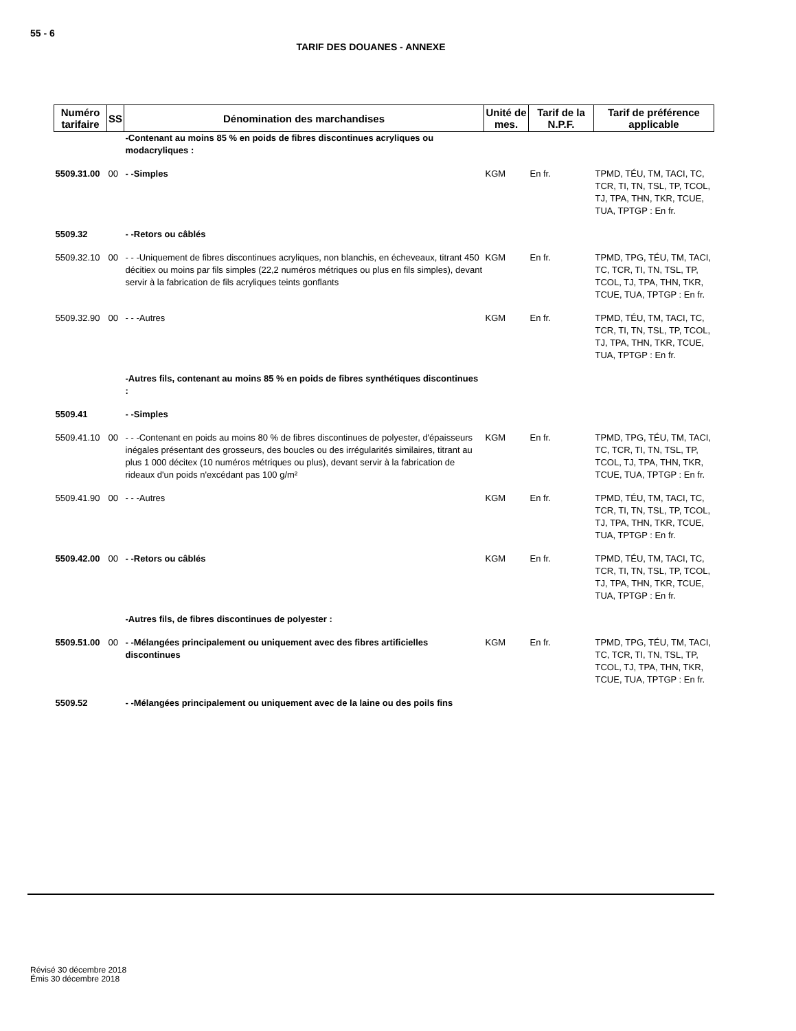55 - 6
TARIF DES DOUANES - ANNEXE
| Numéro tarifaire | SS | Dénomination des marchandises | Unité de mes. | Tarif de la N.P.F. | Tarif de préférence applicable |
| --- | --- | --- | --- | --- | --- |
| | | -Contenant au moins 85 % en poids de fibres discontinues acryliques ou modacryliques : | | | |
| 5509.31.00 | 00 | - -Simples | KGM | En fr. | TPMD, TÉU, TM, TACI, TC, TCR, TI, TN, TSL, TP, TCOL, TJ, TPA, THN, TKR, TCUE, TUA, TPTGP : En fr. |
| 5509.32 | | - -Retors ou câblés | | | |
| 5509.32.10 | 00 | - - -Uniquement de fibres discontinues acryliques, non blanchis, en écheveaux, titrant 450 décitiex ou moins par fils simples (22,2 numéros métriques ou plus en fils simples), devant servir à la fabrication de fils acryliques teints gonflants | KGM | En fr. | TPMD, TPG, TÉU, TM, TACI, TC, TCR, TI, TN, TSL, TP, TCOL, TJ, TPA, THN, TKR, TCUE, TUA, TPTGP : En fr. |
| 5509.32.90 | 00 | - - -Autres | KGM | En fr. | TPMD, TÉU, TM, TACI, TC, TCR, TI, TN, TSL, TP, TCOL, TJ, TPA, THN, TKR, TCUE, TUA, TPTGP : En fr. |
| | | -Autres fils, contenant au moins 85 % en poids de fibres synthétiques discontinues : | | | |
| 5509.41 | | - -Simples | | | |
| 5509.41.10 | 00 | - - -Contenant en poids au moins 80 % de fibres discontinues de polyester, d'épaisseurs inégales présentant des grosseurs, des boucles ou des irrégularités similaires, titrant au plus 1 000 décitex (10 numéros métriques ou plus), devant servir à la fabrication de rideaux d'un poids n'excédant pas 100 g/m² | KGM | En fr. | TPMD, TPG, TÉU, TM, TACI, TC, TCR, TI, TN, TSL, TP, TCOL, TJ, TPA, THN, TKR, TCUE, TUA, TPTGP : En fr. |
| 5509.41.90 | 00 | - - -Autres | KGM | En fr. | TPMD, TÉU, TM, TACI, TC, TCR, TI, TN, TSL, TP, TCOL, TJ, TPA, THN, TKR, TCUE, TUA, TPTGP : En fr. |
| 5509.42.00 | 00 | - -Retors ou câblés | KGM | En fr. | TPMD, TÉU, TM, TACI, TC, TCR, TI, TN, TSL, TP, TCOL, TJ, TPA, THN, TKR, TCUE, TUA, TPTGP : En fr. |
| | | -Autres fils, de fibres discontinues de polyester : | | | |
| 5509.51.00 | 00 | - -Mélangées principalement ou uniquement avec des fibres artificielles discontinues | KGM | En fr. | TPMD, TPG, TÉU, TM, TACI, TC, TCR, TI, TN, TSL, TP, TCOL, TJ, TPA, THN, TKR, TCUE, TUA, TPTGP : En fr. |
| 5509.52 | | - -Mélangées principalement ou uniquement avec de la laine ou des poils fins | | | |
Révisé 30 décembre 2018
Émis 30 décembre 2018